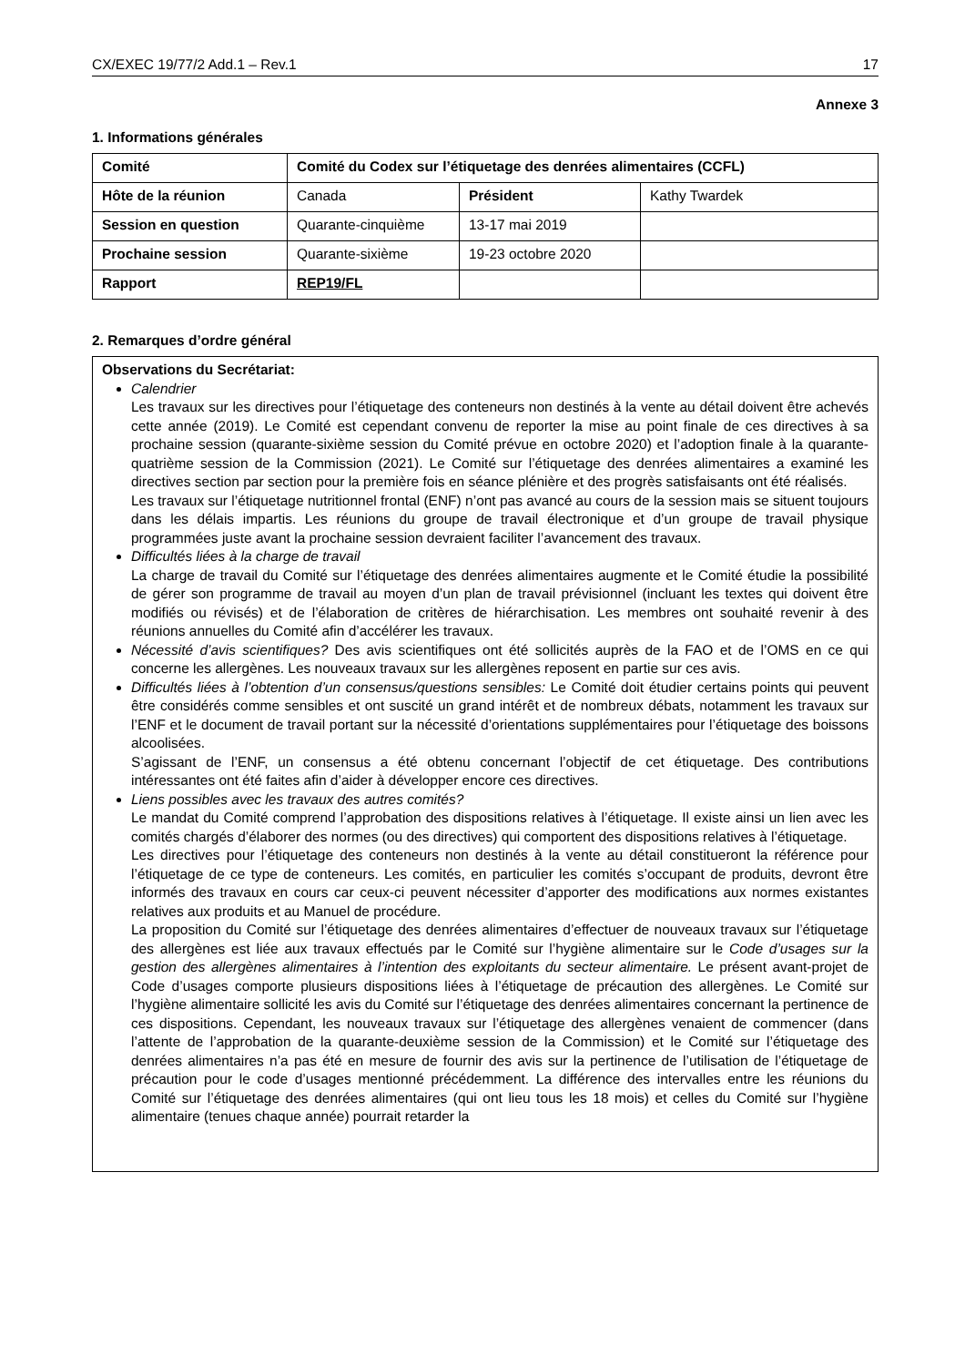CX/EXEC 19/77/2 Add.1 – Rev.1 17
Annexe 3
1. Informations générales
| Comité | Comité du Codex sur l’étiquetage des denrées alimentaires (CCFL) | | |
| Hôte de la réunion | Canada | Président | Kathy Twardek |
| Session en question | Quarante-cinquième | 13-17 mai 2019 | |
| Prochaine session | Quarante-sixième | 19-23 octobre 2020 | |
| Rapport | REP19/FL | | |
2. Remarques d’ordre général
Observations du Secrétariat:
Calendrier
Les travaux sur les directives pour l’étiquetage des conteneurs non destinés à la vente au détail doivent être achevés cette année (2019). Le Comité est cependant convenu de reporter la mise au point finale de ces directives à sa prochaine session (quarante-sixième session du Comité prévue en octobre 2020) et l’adoption finale à la quarante-quatrième session de la Commission (2021). Le Comité sur l’étiquetage des denrées alimentaires a examiné les directives section par section pour la première fois en séance plénière et des progrès satisfaisants ont été réalisés.
Les travaux sur l’étiquetage nutritionnel frontal (ENF) n’ont pas avancé au cours de la session mais se situent toujours dans les délais impartis. Les réunions du groupe de travail électronique et d’un groupe de travail physique programmées juste avant la prochaine session devraient faciliter l’avancement des travaux.
Difficultés liées à la charge de travail
La charge de travail du Comité sur l’étiquetage des denrées alimentaires augmente et le Comité étudie la possibilité de gérer son programme de travail au moyen d’un plan de travail prévisionnel (incluant les textes qui doivent être modifiés ou révisés) et de l’élaboration de critères de hiérarchisation. Les membres ont souhaité revenir à des réunions annuelles du Comité afin d’accélérer les travaux.
Nécessité d’avis scientifiques? Des avis scientifiques ont été sollicités auprès de la FAO et de l’OMS en ce qui concerne les allergènes. Les nouveaux travaux sur les allergènes reposent en partie sur ces avis.
Difficultés liées à l’obtention d’un consensus/questions sensibles: Le Comité doit étudier certains points qui peuvent être considérés comme sensibles et ont suscité un grand intérêt et de nombreux débats, notamment les travaux sur l’ENF et le document de travail portant sur la nécessité d’orientations supplémentaires pour l’étiquetage des boissons alcoolisées.
S’agissant de l’ENF, un consensus a été obtenu concernant l’objectif de cet étiquetage. Des contributions intéressantes ont été faites afin d’aider à développer encore ces directives.
Liens possibles avec les travaux des autres comités?
Le mandat du Comité comprend l’approbation des dispositions relatives à l’étiquetage. Il existe ainsi un lien avec les comités chargés d’élaborer des normes (ou des directives) qui comportent des dispositions relatives à l’étiquetage.
Les directives pour l’étiquetage des conteneurs non destinés à la vente au détail constitueront la référence pour l’étiquetage de ce type de conteneurs. Les comités, en particulier les comités s’occupant de produits, devront être informés des travaux en cours car ceux-ci peuvent nécessiter d’apporter des modifications aux normes existantes relatives aux produits et au Manuel de procédure.
La proposition du Comité sur l’étiquetage des denrées alimentaires d’effectuer de nouveaux travaux sur l’étiquetage des allergènes est liée aux travaux effectués par le Comité sur l’hygiène alimentaire sur le Code d’usages sur la gestion des allergènes alimentaires à l’intention des exploitants du secteur alimentaire. Le présent avant-projet de Code d’usages comporte plusieurs dispositions liées à l’étiquetage de précaution des allergènes. Le Comité sur l’hygiène alimentaire sollicité les avis du Comité sur l’étiquetage des denrées alimentaires concernant la pertinence de ces dispositions. Cependant, les nouveaux travaux sur l’étiquetage des allergènes venaient de commencer (dans l’attente de l’approbation de la quarante-deuxième session de la Commission) et le Comité sur l’étiquetage des denrées alimentaires n’a pas été en mesure de fournir des avis sur la pertinence de l’utilisation de l’étiquetage de précaution pour le code d’usages mentionné précédemment. La différence des intervalles entre les réunions du Comité sur l’étiquetage des denrées alimentaires (qui ont lieu tous les 18 mois) et celles du Comité sur l’hygiène alimentaire (tenues chaque année) pourrait retarder la